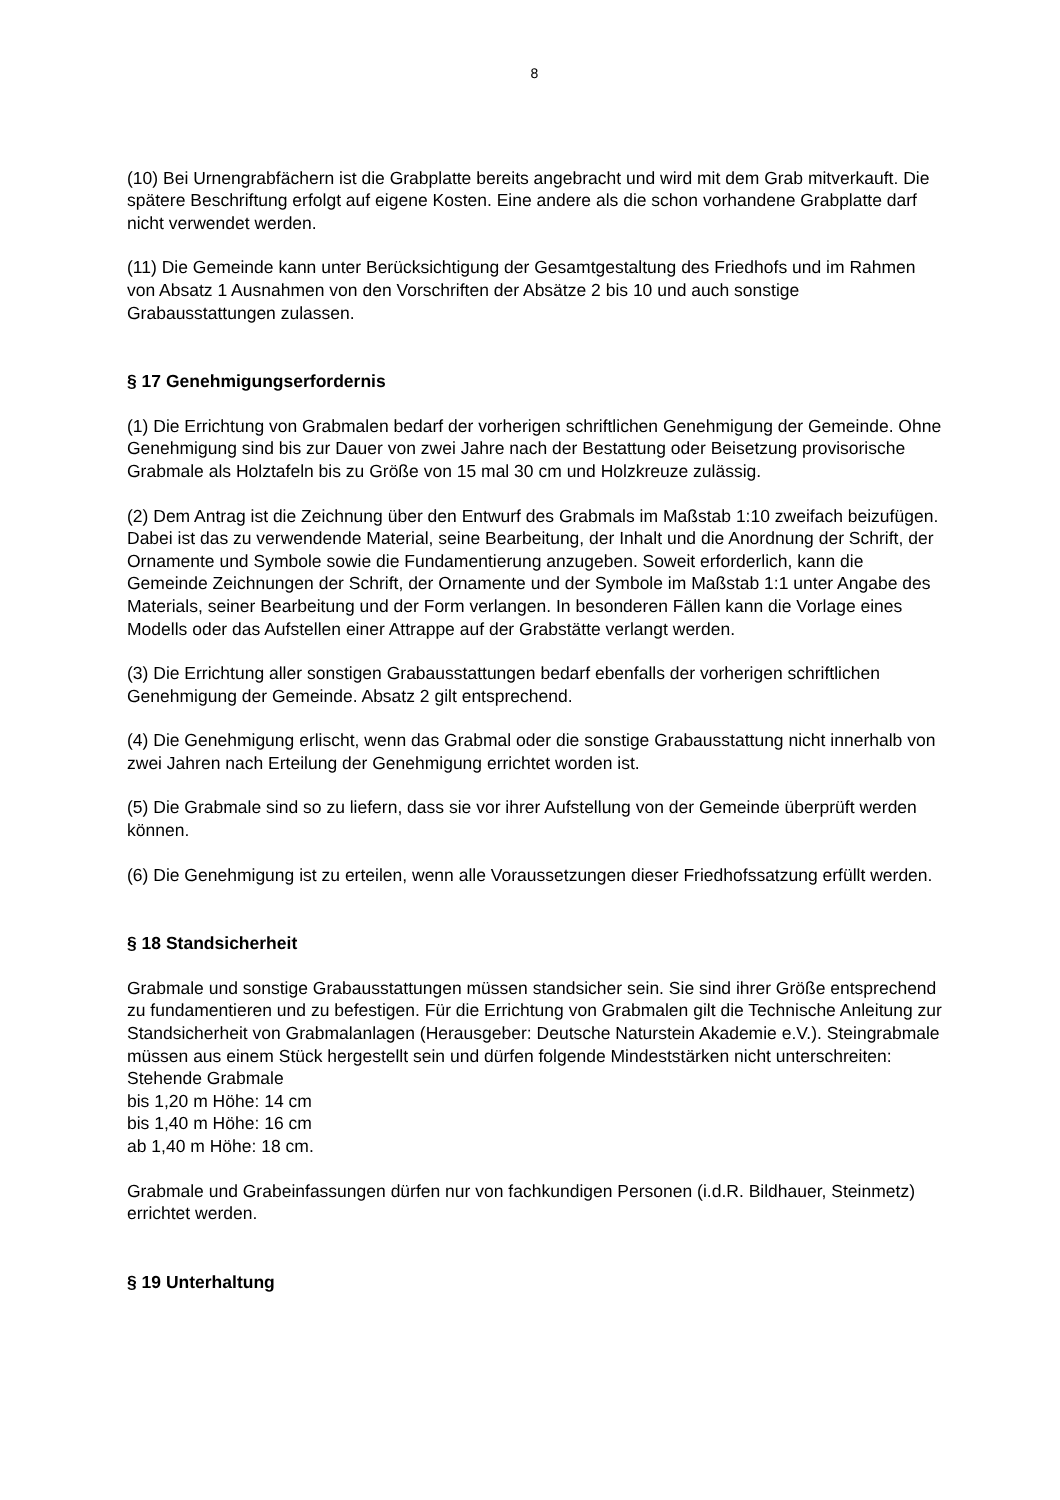8
(10) Bei Urnengrabfächern ist die Grabplatte bereits angebracht und wird mit dem Grab mitverkauft. Die spätere Beschriftung erfolgt auf eigene Kosten. Eine andere als die schon vorhandene Grabplatte darf nicht verwendet werden.
(11) Die Gemeinde kann unter Berücksichtigung der Gesamtgestaltung des Friedhofs und im Rahmen von Absatz 1 Ausnahmen von den Vorschriften der Absätze 2 bis 10 und auch sonstige Grabausstattungen zulassen.
§ 17 Genehmigungserfordernis
(1) Die Errichtung von Grabmalen bedarf der vorherigen schriftlichen Genehmigung der Gemeinde. Ohne Genehmigung sind bis zur Dauer von zwei Jahre nach der Bestattung oder Beisetzung provisorische Grabmale als Holztafeln bis zu Größe von 15 mal 30 cm und Holzkreuze zulässig.
(2) Dem Antrag ist die Zeichnung über den Entwurf des Grabmals im Maßstab 1:10 zweifach beizufügen. Dabei ist das zu verwendende Material, seine Bearbeitung, der Inhalt und die Anordnung der Schrift, der Ornamente und Symbole sowie die Fundamentierung anzugeben. Soweit erforderlich, kann die Gemeinde Zeichnungen der Schrift, der Ornamente und der Symbole im Maßstab 1:1 unter Angabe des Materials, seiner Bearbeitung und der Form verlangen. In besonderen Fällen kann die Vorlage eines Modells oder das Aufstellen einer Attrappe auf der Grabstätte verlangt werden.
(3) Die Errichtung aller sonstigen Grabausstattungen bedarf ebenfalls der vorherigen schriftlichen Genehmigung der Gemeinde. Absatz 2 gilt entsprechend.
(4) Die Genehmigung erlischt, wenn das Grabmal oder die sonstige Grabausstattung nicht innerhalb von zwei Jahren nach Erteilung der Genehmigung errichtet worden ist.
(5) Die Grabmale sind so zu liefern, dass sie vor ihrer Aufstellung von der Gemeinde überprüft werden können.
(6) Die Genehmigung ist zu erteilen, wenn alle Voraussetzungen dieser Friedhofssatzung erfüllt werden.
§ 18 Standsicherheit
Grabmale und sonstige Grabausstattungen müssen standsicher sein. Sie sind ihrer Größe entsprechend zu fundamentieren und zu befestigen. Für die Errichtung von Grabmalen gilt die Technische Anleitung zur Standsicherheit von Grabmalanlagen (Herausgeber: Deutsche Naturstein Akademie e.V.). Steingrabmale müssen aus einem Stück hergestellt sein und dürfen folgende Mindeststärken nicht unterschreiten:
Stehende Grabmale
bis 1,20 m Höhe: 14 cm
bis 1,40 m Höhe: 16 cm
ab 1,40 m Höhe: 18 cm.
Grabmale und Grabeinfassungen dürfen nur von fachkundigen Personen (i.d.R. Bildhauer, Steinmetz) errichtet werden.
§ 19 Unterhaltung